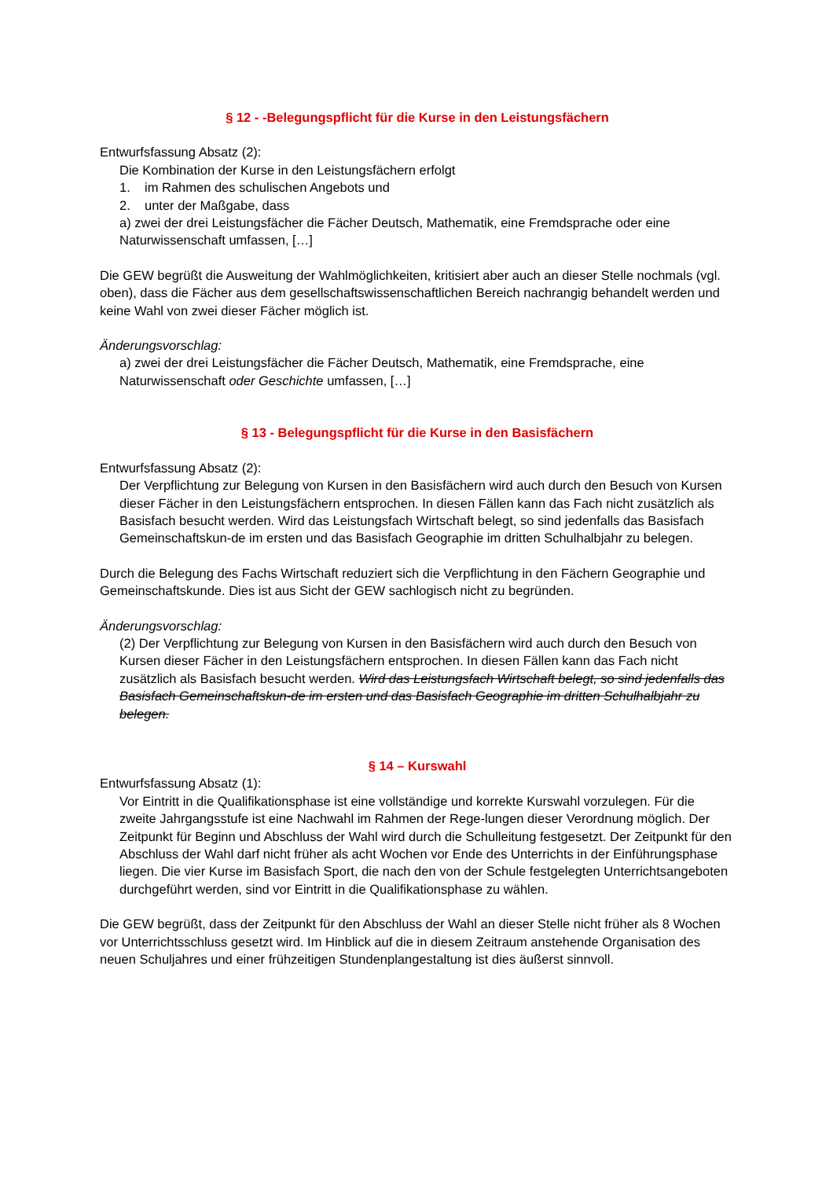§ 12 - -Belegungspflicht für die Kurse in den Leistungsfächern
Entwurfsfassung Absatz (2):
Die Kombination der Kurse in den Leistungsfächern erfolgt
1. im Rahmen des schulischen Angebots und
2. unter der Maßgabe, dass
a) zwei der drei Leistungsfächer die Fächer Deutsch, Mathematik, eine Fremdsprache oder eine Naturwissenschaft umfassen, […]
Die GEW begrüßt die Ausweitung der Wahlmöglichkeiten, kritisiert aber auch an dieser Stelle nochmals (vgl. oben), dass die Fächer aus dem gesellschaftswissenschaftlichen Bereich nachrangig behandelt werden und keine Wahl von zwei dieser Fächer möglich ist.
Änderungsvorschlag:
a) zwei der drei Leistungsfächer die Fächer Deutsch, Mathematik, eine Fremdsprache, eine Naturwissenschaft oder Geschichte umfassen, […]
§ 13 - Belegungspflicht für die Kurse in den Basisfächern
Entwurfsfassung Absatz (2):
Der Verpflichtung zur Belegung von Kursen in den Basisfächern wird auch durch den Besuch von Kursen dieser Fächer in den Leistungsfächern entsprochen. In diesen Fällen kann das Fach nicht zusätzlich als Basisfach besucht werden. Wird das Leistungsfach Wirtschaft belegt, so sind jedenfalls das Basisfach Gemeinschaftskun-de im ersten und das Basisfach Geographie im dritten Schulhalbjahr zu belegen.
Durch die Belegung des Fachs Wirtschaft reduziert sich die Verpflichtung in den Fächern Geographie und Gemeinschaftskunde. Dies ist aus Sicht der GEW sachlogisch nicht zu begründen.
Änderungsvorschlag:
(2) Der Verpflichtung zur Belegung von Kursen in den Basisfächern wird auch durch den Besuch von Kursen dieser Fächer in den Leistungsfächern entsprochen. In diesen Fällen kann das Fach nicht zusätzlich als Basisfach besucht werden. Wird das Leistungsfach Wirtschaft belegt, so sind jedenfalls das Basisfach Gemeinschaftskun-de im ersten und das Basisfach Geographie im dritten Schulhalbjahr zu belegen.
§ 14 – Kurswahl
Entwurfsfassung Absatz (1):
Vor Eintritt in die Qualifikationsphase ist eine vollständige und korrekte Kurswahl vorzulegen. Für die zweite Jahrgangsstufe ist eine Nachwahl im Rahmen der Rege-lungen dieser Verordnung möglich. Der Zeitpunkt für Beginn und Abschluss der Wahl wird durch die Schulleitung festgesetzt. Der Zeitpunkt für den Abschluss der Wahl darf nicht früher als acht Wochen vor Ende des Unterrichts in der Einführungsphase liegen. Die vier Kurse im Basisfach Sport, die nach den von der Schule festgelegten Unterrichtsangeboten durchgeführt werden, sind vor Eintritt in die Qualifikationsphase zu wählen.
Die GEW begrüßt, dass der Zeitpunkt für den Abschluss der Wahl an dieser Stelle nicht früher als 8 Wochen vor Unterrichtsschluss gesetzt wird. Im Hinblick auf die in diesem Zeitraum anstehende Organisation des neuen Schuljahres und einer frühzeitigen Stundenplangestaltung ist dies äußerst sinnvoll.